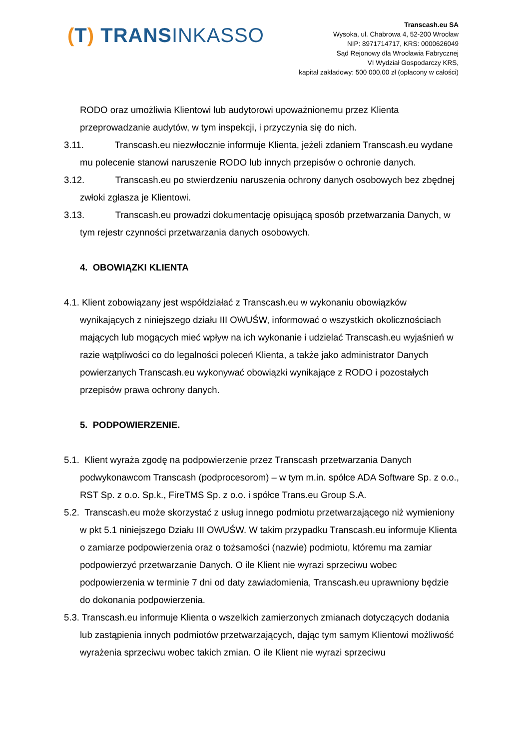(T) TRANSINKASSO
Transcash.eu SA
Wysoka, ul. Chabrowa 4, 52-200 Wrocław
NIP: 8971714717, KRS: 0000626049
Sąd Rejonowy dla Wrocławia Fabrycznej
VI Wydział Gospodarczy KRS,
kapitał zakładowy: 500 000,00 zł (opłacony w całości)
RODO oraz umożliwia Klientowi lub audytorowi upoważnionemu przez Klienta przeprowadzanie audytów, w tym inspekcji, i przyczynia się do nich.
3.11. Transcash.eu niezwłocznie informuje Klienta, jeżeli zdaniem Transcash.eu wydane mu polecenie stanowi naruszenie RODO lub innych przepisów o ochronie danych.
3.12. Transcash.eu po stwierdzeniu naruszenia ochrony danych osobowych bez zbędnej zwłoki zgłasza je Klientowi.
3.13. Transcash.eu prowadzi dokumentację opisującą sposób przetwarzania Danych, w tym rejestr czynności przetwarzania danych osobowych.
4. OBOWIĄZKI KLIENTA
4.1. Klient zobowiązany jest współdziałać z Transcash.eu w wykonaniu obowiązków wynikających z niniejszego działu III OWUŚW, informować o wszystkich okolicznościach mających lub mogących mieć wpływ na ich wykonanie i udzielać Transcash.eu wyjaśnień w razie wątpliwości co do legalności poleceń Klienta, a także jako administrator Danych powierzanych Transcash.eu wykonywać obowiązki wynikające z RODO i pozostałych przepisów prawa ochrony danych.
5. PODPOWIERZENIE.
5.1. Klient wyraża zgodę na podpowierzenie przez Transcash przetwarzania Danych podwykonawcom Transcash (podprocesorom) – w tym m.in. spółce ADA Software Sp. z o.o., RST Sp. z o.o. Sp.k., FireTMS Sp. z o.o. i spółce Trans.eu Group S.A.
5.2. Transcash.eu może skorzystać z usług innego podmiotu przetwarzającego niż wymieniony w pkt 5.1 niniejszego Działu III OWUŚW. W takim przypadku Transcash.eu informuje Klienta o zamiarze podpowierzenia oraz o tożsamości (nazwie) podmiotu, któremu ma zamiar podpowierzyć przetwarzanie Danych. O ile Klient nie wyrazi sprzeciwu wobec podpowierzenia w terminie 7 dni od daty zawiadomienia, Transcash.eu uprawniony będzie do dokonania podpowierzenia.
5.3. Transcash.eu informuje Klienta o wszelkich zamierzonych zmianach dotyczących dodania lub zastąpienia innych podmiotów przetwarzających, dając tym samym Klientowi możliwość wyrażenia sprzeciwu wobec takich zmian. O ile Klient nie wyrazi sprzeciwu